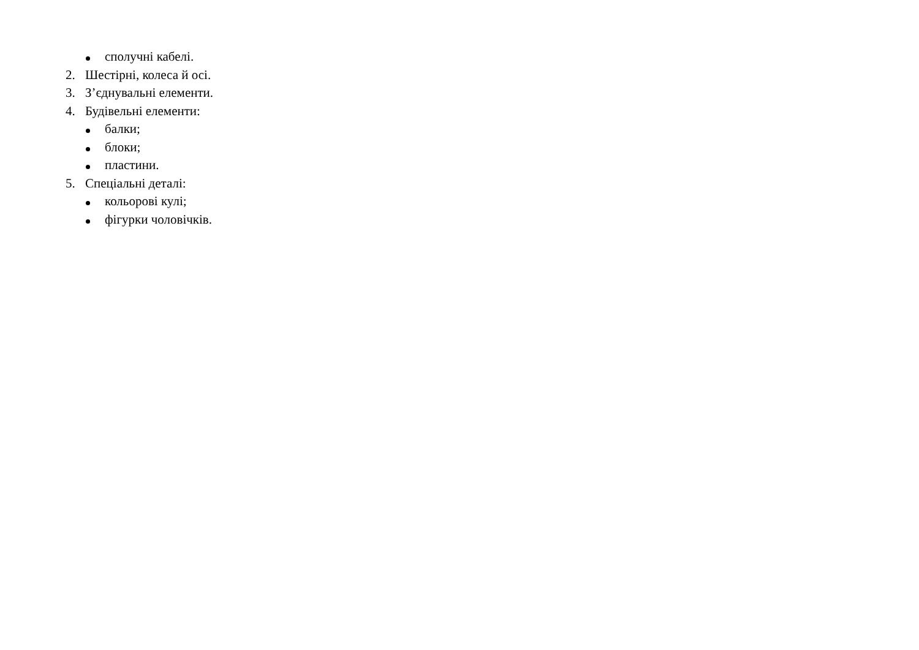сполучні кабелі.
2. Шестірні, колеса й осі.
3. З’єднувальні елементи.
4. Будівельні елементи:
балки;
блоки;
пластини.
5. Спеціальні деталі:
кольорові кулі;
фігурки чоловічків.